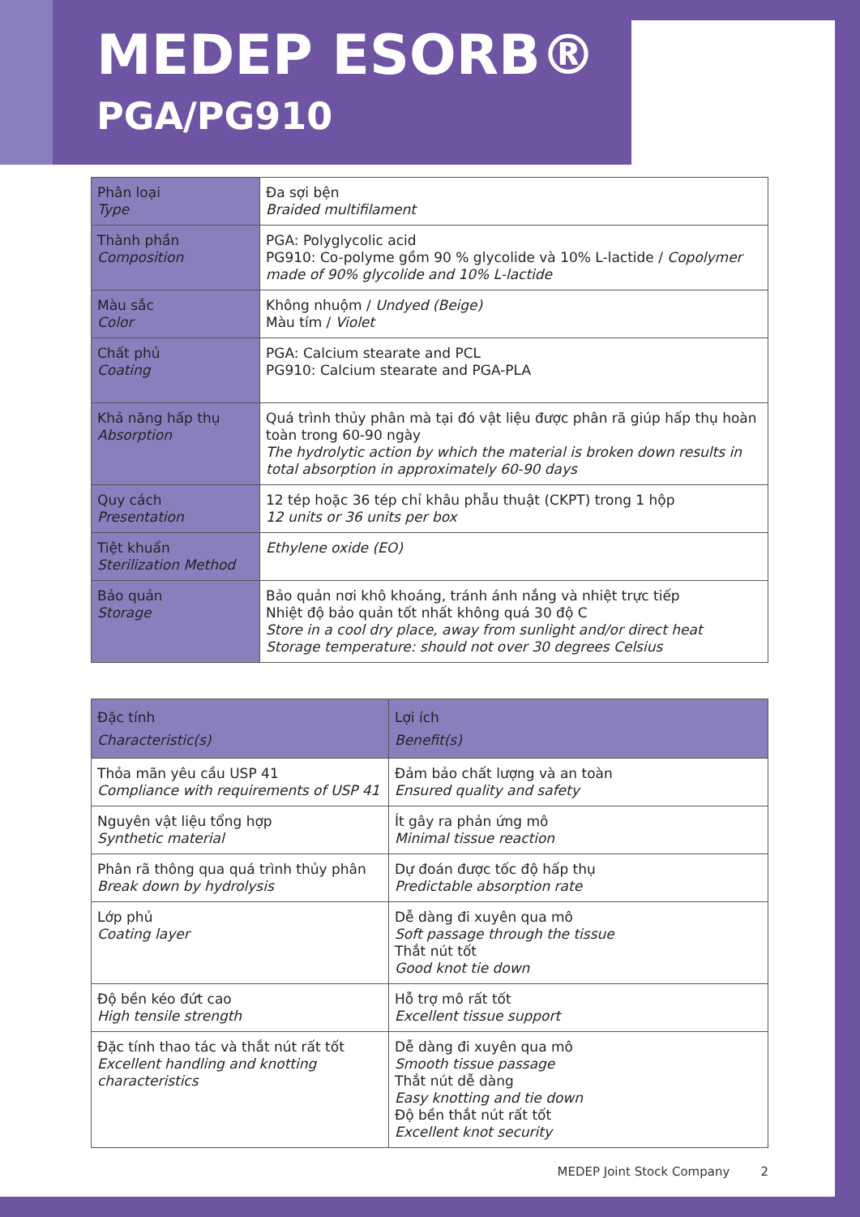MEDEP ESORB®
PGA/PG910
| Phân loại Type | Đa sợi bện Braided multifilament |
| Thành phần Composition | PGA: Polyglycolic acid PG910: Co-polyme gồm 90 % glycolide và 10% L-lactide / Copolymer made of 90% glycolide and 10% L-lactide |
| Màu sắc Color | Không nhuộm / Undyed (Beige) Màu tím / Violet |
| Chất phủ Coating | PGA: Calcium stearate and PCL PG910: Calcium stearate and PGA-PLA |
| Khả năng hấp thụ Absorption | Quá trình thủy phân mà tại đó vật liệu được phân rã giúp hấp thụ hoàn toàn trong 60-90 ngày The hydrolytic action by which the material is broken down results in total absorption in approximately 60-90 days |
| Quy cách Presentation | 12 tép hoặc 36 tép chỉ khâu phẫu thuật (CKPT) trong 1 hộp 12 units or 36 units per box |
| Tiệt khuẩn Sterilization Method | Ethylene oxide (EO) |
| Bảo quản Storage | Bảo quản nơi khô khoáng, tránh ánh nắng và nhiệt trực tiếp Nhiệt độ bảo quản tốt nhất không quá 30 độ C Store in a cool dry place, away from sunlight and/or direct heat Storage temperature: should not over 30 degrees Celsius |
| Đặc tính Characteristic(s) | Lợi ích Benefit(s) |
| --- | --- |
| Thỏa mãn yêu cầu USP 41 Compliance with requirements of USP 41 | Đảm bảo chất lượng và an toàn Ensured quality and safety |
| Nguyên vật liệu tổng hợp Synthetic material | Ít gây ra phản ứng mô Minimal tissue reaction |
| Phân rã thông qua quá trình thủy phân Break down by hydrolysis | Dự đoán được tốc độ hấp thụ Predictable absorption rate |
| Lớp phủ Coating layer | Dễ dàng đi xuyên qua mô Soft passage through the tissue Thắt nút tốt Good knot tie down |
| Độ bền kéo đứt cao High tensile strength | Hỗ trợ mô rất tốt Excellent tissue support |
| Đặc tính thao tác và thắt nút rất tốt Excellent handling and knotting characteristics | Dễ dàng đi xuyên qua mô Smooth tissue passage Thắt nút dễ dàng Easy knotting and tie down Độ bền thắt nút rất tốt Excellent knot security |
MEDEP Joint Stock Company 2